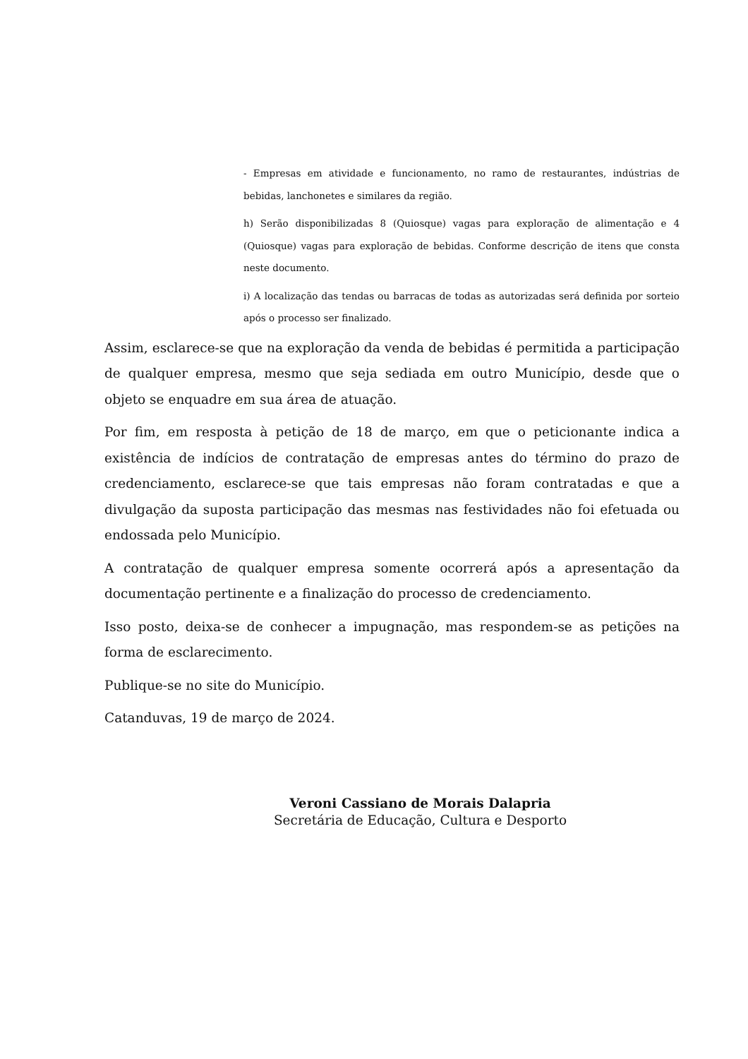- Empresas em atividade e funcionamento, no ramo de restaurantes, indústrias de bebidas, lanchonetes e similares da região.
h) Serão disponibilizadas 8 (Quiosque) vagas para exploração de alimentação e 4 (Quiosque) vagas para exploração de bebidas. Conforme descrição de itens que consta neste documento.
i) A localização das tendas ou barracas de todas as autorizadas será definida por sorteio após o processo ser finalizado.
Assim, esclarece-se que na exploração da venda de bebidas é permitida a participação de qualquer empresa, mesmo que seja sediada em outro Município, desde que o objeto se enquadre em sua área de atuação.
Por fim, em resposta à petição de 18 de março, em que o peticionante indica a existência de indícios de contratação de empresas antes do término do prazo de credenciamento, esclarece-se que tais empresas não foram contratadas e que a divulgação da suposta participação das mesmas nas festividades não foi efetuada ou endossada pelo Município.
A contratação de qualquer empresa somente ocorrerá após a apresentação da documentação pertinente e a finalização do processo de credenciamento.
Isso posto, deixa-se de conhecer a impugnação, mas respondem-se as petições na forma de esclarecimento.
Publique-se no site do Município.
Catanduvas, 19 de março de 2024.
Veroni Cassiano de Morais Dalapria
Secretária de Educação, Cultura e Desporto